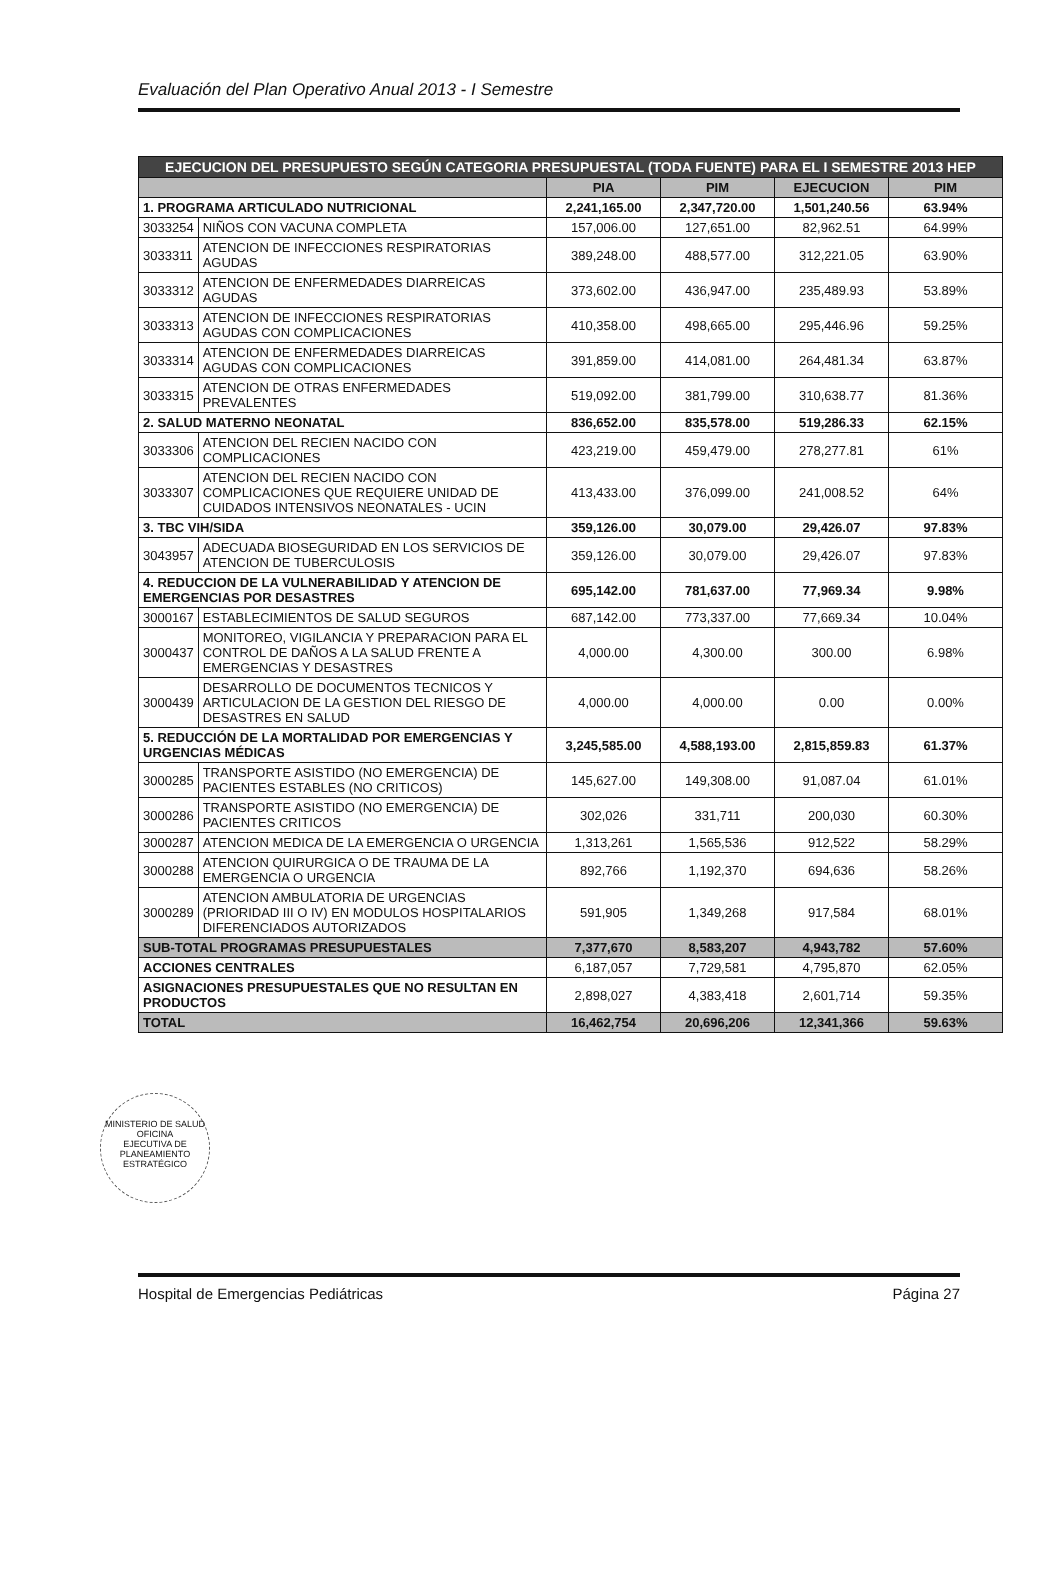Evaluación del Plan Operativo Anual 2013 - I Semestre
| EJECUCION DEL PRESUPUESTO SEGÚN CATEGORIA PRESUPUESTAL (TODA FUENTE) PARA EL I SEMESTRE 2013 HEP | | | | | |
| --- | --- | --- | --- | --- | --- |
| | | PIA | PIM | EJECUCION | PIM |
| 1. PROGRAMA ARTICULADO NUTRICIONAL | | 2,241,165.00 | 2,347,720.00 | 1,501,240.56 | 63.94% |
| 3033254 | NIÑOS CON VACUNA COMPLETA | 157,006.00 | 127,651.00 | 82,962.51 | 64.99% |
| 3033311 | ATENCION DE INFECCIONES RESPIRATORIAS AGUDAS | 389,248.00 | 488,577.00 | 312,221.05 | 63.90% |
| 3033312 | ATENCION DE ENFERMEDADES DIARREICAS AGUDAS | 373,602.00 | 436,947.00 | 235,489.93 | 53.89% |
| 3033313 | ATENCION DE INFECCIONES RESPIRATORIAS AGUDAS CON COMPLICACIONES | 410,358.00 | 498,665.00 | 295,446.96 | 59.25% |
| 3033314 | ATENCION DE ENFERMEDADES DIARREICAS AGUDAS CON COMPLICACIONES | 391,859.00 | 414,081.00 | 264,481.34 | 63.87% |
| 3033315 | ATENCION DE OTRAS ENFERMEDADES PREVALENTES | 519,092.00 | 381,799.00 | 310,638.77 | 81.36% |
| 2. SALUD MATERNO NEONATAL | | 836,652.00 | 835,578.00 | 519,286.33 | 62.15% |
| 3033306 | ATENCION DEL RECIEN NACIDO CON COMPLICACIONES | 423,219.00 | 459,479.00 | 278,277.81 | 61% |
| 3033307 | ATENCION DEL RECIEN NACIDO CON COMPLICACIONES QUE REQUIERE UNIDAD DE CUIDADOS INTENSIVOS NEONATALES - UCIN | 413,433.00 | 376,099.00 | 241,008.52 | 64% |
| 3. TBC VIH/SIDA | | 359,126.00 | 30,079.00 | 29,426.07 | 97.83% |
| 3043957 | ADECUADA BIOSEGURIDAD EN LOS SERVICIOS DE ATENCION DE TUBERCULOSIS | 359,126.00 | 30,079.00 | 29,426.07 | 97.83% |
| 4. REDUCCION DE LA VULNERABILIDAD Y ATENCION DE EMERGENCIAS POR DESASTRES | | 695,142.00 | 781,637.00 | 77,969.34 | 9.98% |
| 3000167 | ESTABLECIMIENTOS DE SALUD SEGUROS | 687,142.00 | 773,337.00 | 77,669.34 | 10.04% |
| 3000437 | MONITOREO, VIGILANCIA Y PREPARACION PARA EL CONTROL DE DAÑOS A LA SALUD FRENTE A EMERGENCIAS Y DESASTRES | 4,000.00 | 4,300.00 | 300.00 | 6.98% |
| 3000439 | DESARROLLO DE DOCUMENTOS TECNICOS Y ARTICULACION DE LA GESTION DEL RIESGO DE DESASTRES EN SALUD | 4,000.00 | 4,000.00 | 0.00 | 0.00% |
| 5. REDUCCIÓN DE LA MORTALIDAD POR EMERGENCIAS Y URGENCIAS MÉDICAS | | 3,245,585.00 | 4,588,193.00 | 2,815,859.83 | 61.37% |
| 3000285 | TRANSPORTE ASISTIDO (NO EMERGENCIA) DE PACIENTES ESTABLES (NO CRITICOS) | 145,627.00 | 149,308.00 | 91,087.04 | 61.01% |
| 3000286 | TRANSPORTE ASISTIDO (NO EMERGENCIA) DE PACIENTES CRITICOS | 302,026 | 331,711 | 200,030 | 60.30% |
| 3000287 | ATENCION MEDICA DE LA EMERGENCIA O URGENCIA | 1,313,261 | 1,565,536 | 912,522 | 58.29% |
| 3000288 | ATENCION QUIRURGICA O DE TRAUMA DE LA EMERGENCIA O URGENCIA | 892,766 | 1,192,370 | 694,636 | 58.26% |
| 3000289 | ATENCION AMBULATORIA DE URGENCIAS (PRIORIDAD III O IV) EN MODULOS HOSPITALARIOS DIFERENCIADOS AUTORIZADOS | 591,905 | 1,349,268 | 917,584 | 68.01% |
| SUB-TOTAL PROGRAMAS PRESUPUESTALES | | 7,377,670 | 8,583,207 | 4,943,782 | 57.60% |
| ACCIONES CENTRALES | | 6,187,057 | 7,729,581 | 4,795,870 | 62.05% |
| ASIGNACIONES PRESUPUESTALES QUE NO RESULTAN EN PRODUCTOS | | 2,898,027 | 4,383,418 | 2,601,714 | 59.35% |
| TOTAL | | 16,462,754 | 20,696,206 | 12,341,366 | 59.63% |
MINISTERIO DE SALUD
OFICINA
EJECUTIVA DE
PLANEAMIENTO
ESTRATÉGICO
Hospital de Emergencias Pediátricas Página 27